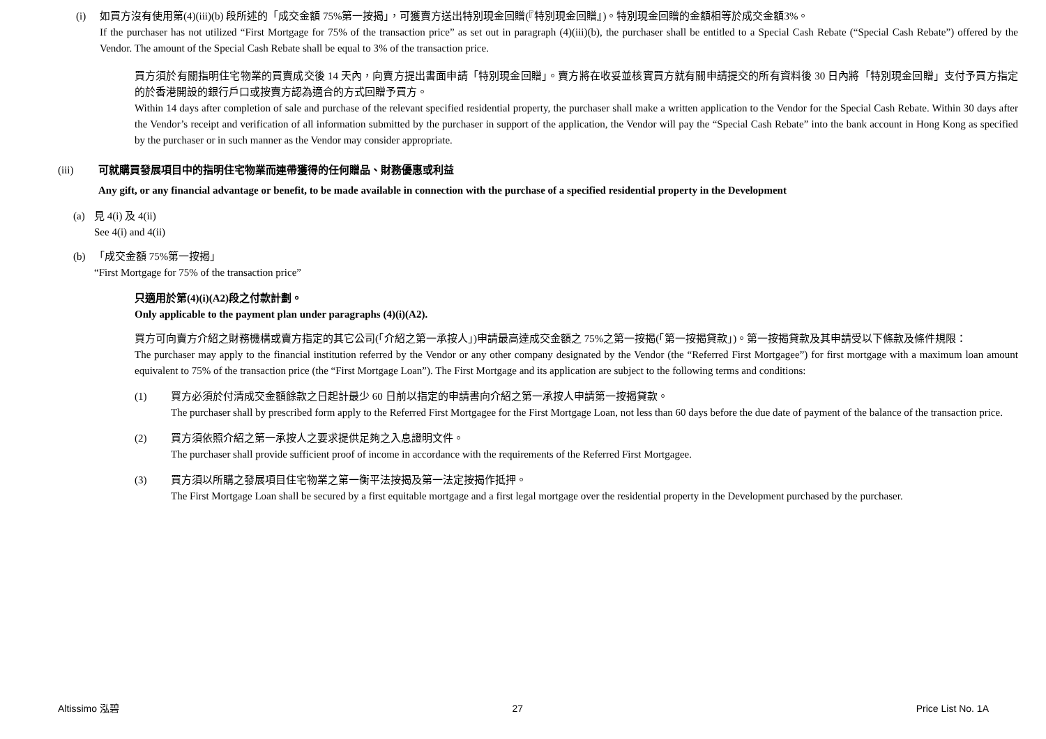(i) 如買方沒有使用第(4)(iii)(b) 段所述的「成交金額 75%第一按揭」，可獲賣方送出特別現金回贈(『特別現金回贈』)。特別現金回贈的金額相等於成交金額3%。
If the purchaser has not utilized “First Mortgage for 75% of the transaction price” as set out in paragraph (4)(iii)(b), the purchaser shall be entitled to a Special Cash Rebate (“Special Cash Rebate”) offered by the Vendor. The amount of the Special Cash Rebate shall be equal to 3% of the transaction price.
買方須於有關指明住宅物業的買賣成交後 14 天內，向賣方提出書面申請「特別現金回贈」。賣方將在收妥並核實買方就有關申請提交的所有資料後 30 日內將「特別現金回贈」支付予買方指定的於香港開設的銀行戶口或按賣方認為適合的方式回贈予買方。
Within 14 days after completion of sale and purchase of the relevant specified residential property, the purchaser shall make a written application to the Vendor for the Special Cash Rebate. Within 30 days after the Vendor’s receipt and verification of all information submitted by the purchaser in support of the application, the Vendor will pay the “Special Cash Rebate” into the bank account in Hong Kong as specified by the purchaser or in such manner as the Vendor may consider appropriate.
(iii) 可就購買發展項目中的指明住宅物業而連帶獲得的任何贈品、財務優惠或利益
Any gift, or any financial advantage or benefit, to be made available in connection with the purchase of a specified residential property in the Development
(a) 見 4(i) 及 4(ii)
See 4(i) and 4(ii)
(b) 「成交金額 75%第一按揭」
“First Mortgage for 75% of the transaction price”
只適用於第(4)(i)(A2)段之付款計劃。
Only applicable to the payment plan under paragraphs (4)(i)(A2).
買方可向賣方介紹之財務機構或賣方指定的其它公司(「介紹之第一承按人」)申請最高達成交金額之 75%之第一按揭(「第一按揭貸款」)。第一按揭貸款及其申請受以下條款及條件規限：
The purchaser may apply to the financial institution referred by the Vendor or any other company designated by the Vendor (the “Referred First Mortgagee”) for first mortgage with a maximum loan amount equivalent to 75% of the transaction price (the “First Mortgage Loan”). The First Mortgage and its application are subject to the following terms and conditions:
(1) 買方必須於付清成交金額餘款之日起計最少 60 日前以指定的申請書向介紹之第一承按人申請第一按揭貸款。
The purchaser shall by prescribed form apply to the Referred First Mortgagee for the First Mortgage Loan, not less than 60 days before the due date of payment of the balance of the transaction price.
(2) 買方須依照介紹之第一承按人之要求提供足夠之入息證明文件。
The purchaser shall provide sufficient proof of income in accordance with the requirements of the Referred First Mortgagee.
(3) 買方須以所購之發展項目住宅物業之第一衡平法按揭及第一法定按揭作抵押。
The First Mortgage Loan shall be secured by a first equitable mortgage and a first legal mortgage over the residential property in the Development purchased by the purchaser.
Altissimo 泓碧 27 Price List No. 1A